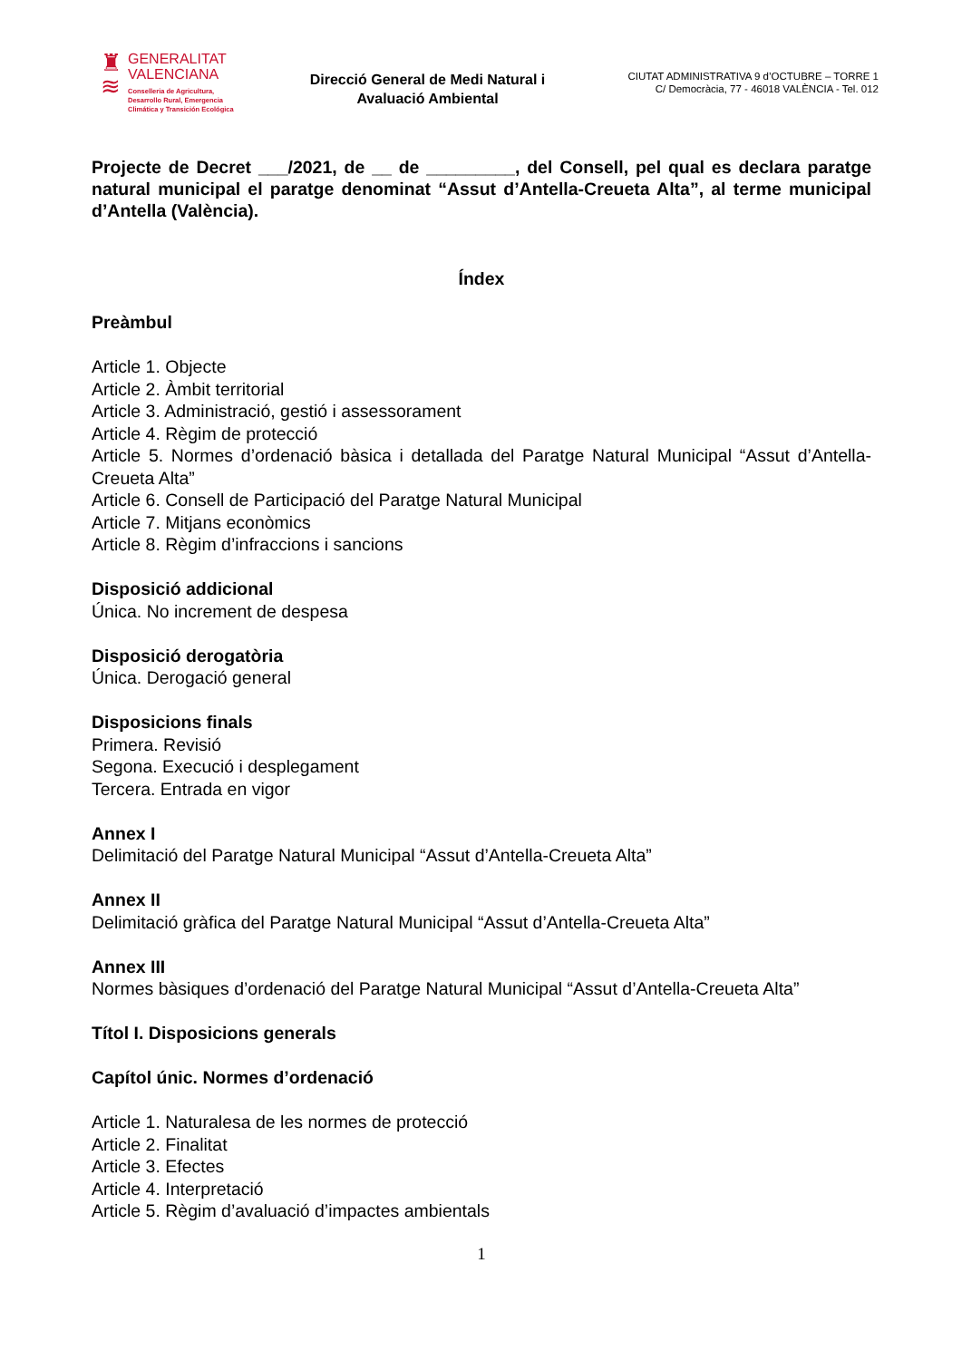♜
≋
GENERALITAT
VALENCIANA
Conselleria de Agricultura,
Desarrollo Rural, Emergencia
Climática y Transición Ecológica
Direcció General de Medi Natural i
Avaluació Ambiental
CIUTAT ADMINISTRATIVA 9 d’OCTUBRE – TORRE 1
C/ Democràcia, 77 - 46018 VALÈNCIA - Tel. 012
Projecte de Decret ___/2021, de __ de _________, del Consell, pel qual es declara paratge natural municipal el paratge denominat “Assut d’Antella-Creueta Alta”, al terme municipal d’Antella (València).
Índex
Preàmbul
Article 1. Objecte
Article 2. Àmbit territorial
Article 3. Administració, gestió i assessorament
Article 4. Règim de protecció
Article 5. Normes d’ordenació bàsica i detallada del Paratge Natural Municipal “Assut d’Antella-Creueta Alta”
Article 6. Consell de Participació del Paratge Natural Municipal
Article 7. Mitjans econòmics
Article 8. Règim d’infraccions i sancions
Disposició addicional
Única. No increment de despesa
Disposició derogatòria
Única. Derogació general
Disposicions finals
Primera. Revisió
Segona. Execució i desplegament
Tercera. Entrada en vigor
Annex I
Delimitació del Paratge Natural Municipal “Assut d’Antella-Creueta Alta”
Annex II
Delimitació gràfica del Paratge Natural Municipal “Assut d’Antella-Creueta Alta”
Annex III
Normes bàsiques d’ordenació del Paratge Natural Municipal “Assut d’Antella-Creueta Alta”
Títol I. Disposicions generals
Capítol únic. Normes d’ordenació
Article 1. Naturalesa de les normes de protecció
Article 2. Finalitat
Article 3. Efectes
Article 4. Interpretació
Article 5. Règim d’avaluació d’impactes ambientals
1